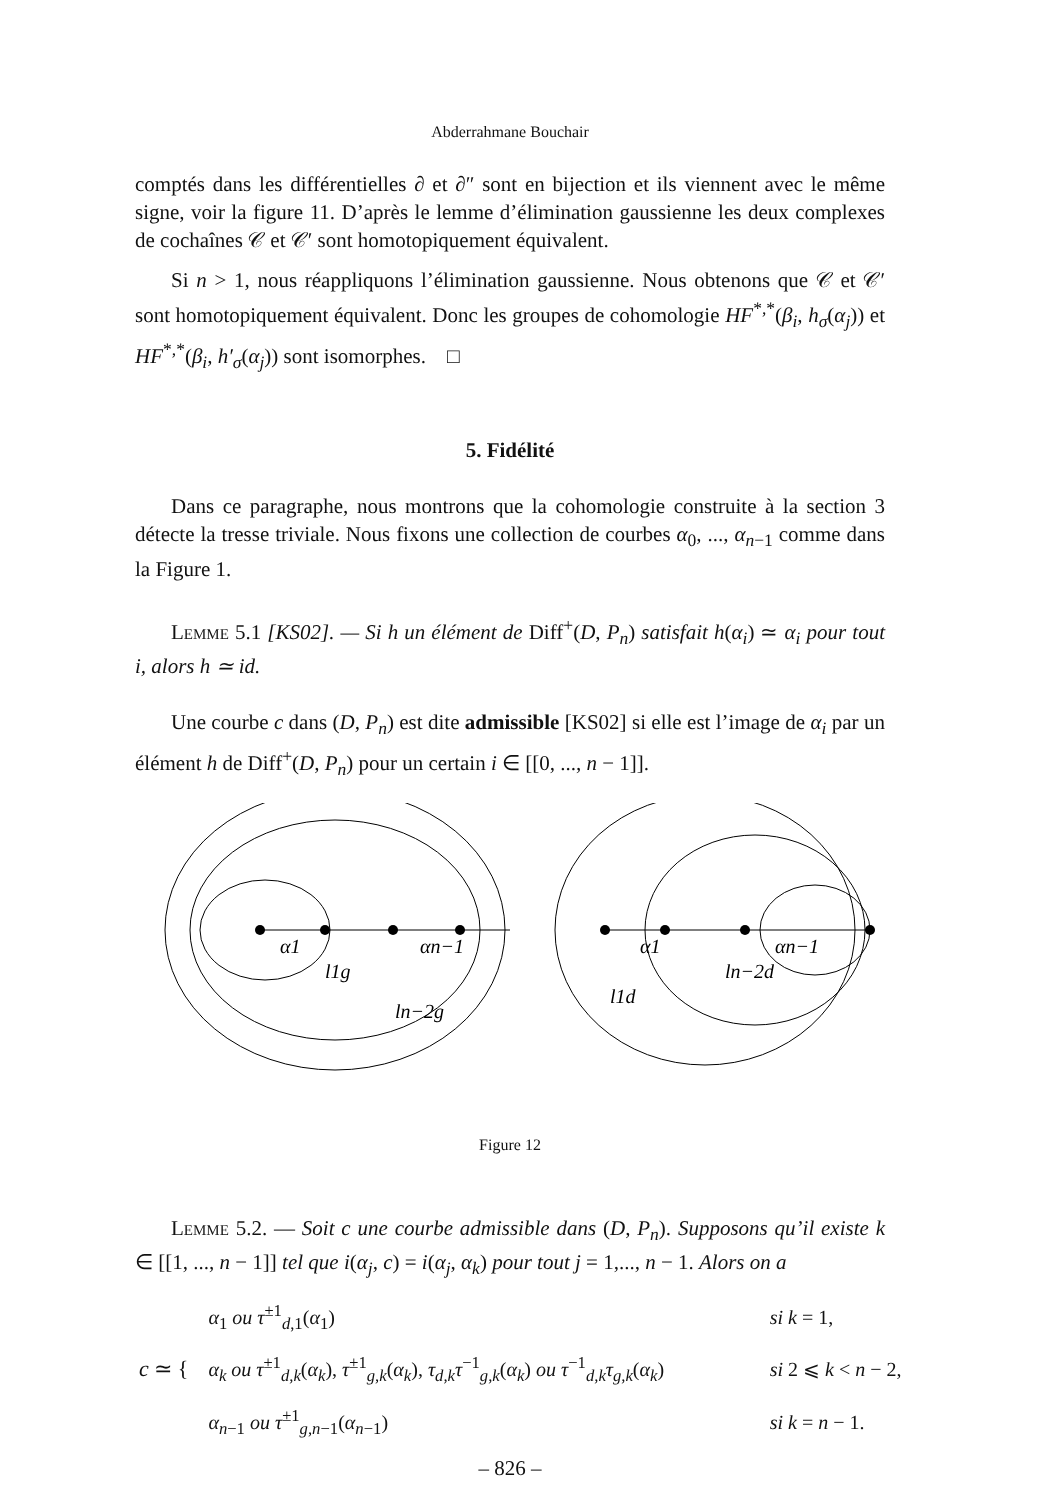Abderrahmane Bouchair
comptés dans les différentielles ∂ et ∂″ sont en bijection et ils viennent avec le même signe, voir la figure 11. D’après le lemme d’élimination gaussienne les deux complexes de cochaînes 𝒞 et 𝒞′ sont homotopiquement équivalent.
Si n > 1, nous réappliquons l’élimination gaussienne. Nous obtenons que 𝒞 et 𝒞′ sont homotopiquement équivalent. Donc les groupes de cohomologie HF<sup>*,*</sup>(β<sub>i</sub>, h<sub>σ</sub>(α<sub>j</sub>)) et HF<sup>*,*</sup>(β<sub>i</sub>, h′<sub>σ</sub>(α<sub>j</sub>)) sont isomorphes. □
5. Fidélité
Dans ce paragraphe, nous montrons que la cohomologie construite à la section 3 détecte la tresse triviale. Nous fixons une collection de courbes α<sub>0</sub>, ..., α<sub>n−1</sub> comme dans la Figure 1.
Lemme 5.1 [KS02]. — Si h un élément de Diff<sup>+</sup>(D, P<sub>n</sub>) satisfait h(α<sub>i</sub>) ≃ α<sub>i</sub> pour tout i, alors h ≃ id.
Une courbe c dans (D, P<sub>n</sub>) est dite admissible [KS02] si elle est l’image de α<sub>i</sub> par un élément h de Diff<sup>+</sup>(D, P<sub>n</sub>) pour un certain i ∈ [[0, ..., n − 1]].
α1
αn−1
l1g
ln−2g
α1
αn−1
l1d
ln−2d
Figure 12
Lemme 5.2. — Soit c une courbe admissible dans (D, P<sub>n</sub>). Supposons qu’il existe k ∈ [[1, ..., n − 1]] tel que i(α<sub>j</sub>, c) = i(α<sub>j</sub>, α<sub>k</sub>) pour tout j = 1,..., n − 1. Alors on a
| c ≃ { | α<sub>1</sub> ou τ<sup>±1</sup><sub>d,1</sub>( α<sub>1</sub>) | si k = 1, |
| | α<sub>k</sub> ou τ<sup>±1</sup><sub>d,k</sub>( α<sub>k</sub> ), τ<sup>±1</sup><sub>g,k</sub>( α<sub>k</sub> ), τ<sub>d,k</sub>τ<sup>−1</sup><sub>g,k</sub>( α<sub>k</sub> ) ou τ<sup>−1</sup><sub>d,k</sub> τ<sub>g,k</sub> ( α<sub>k</sub> ) | si 2 ⩽ k < n − 2, |
| | α<sub>n−1</sub> ou τ<sup>±1</sup><sub>g,n−1</sub>( α<sub>n−1</sub>) | si k = n − 1. |
– 826 –